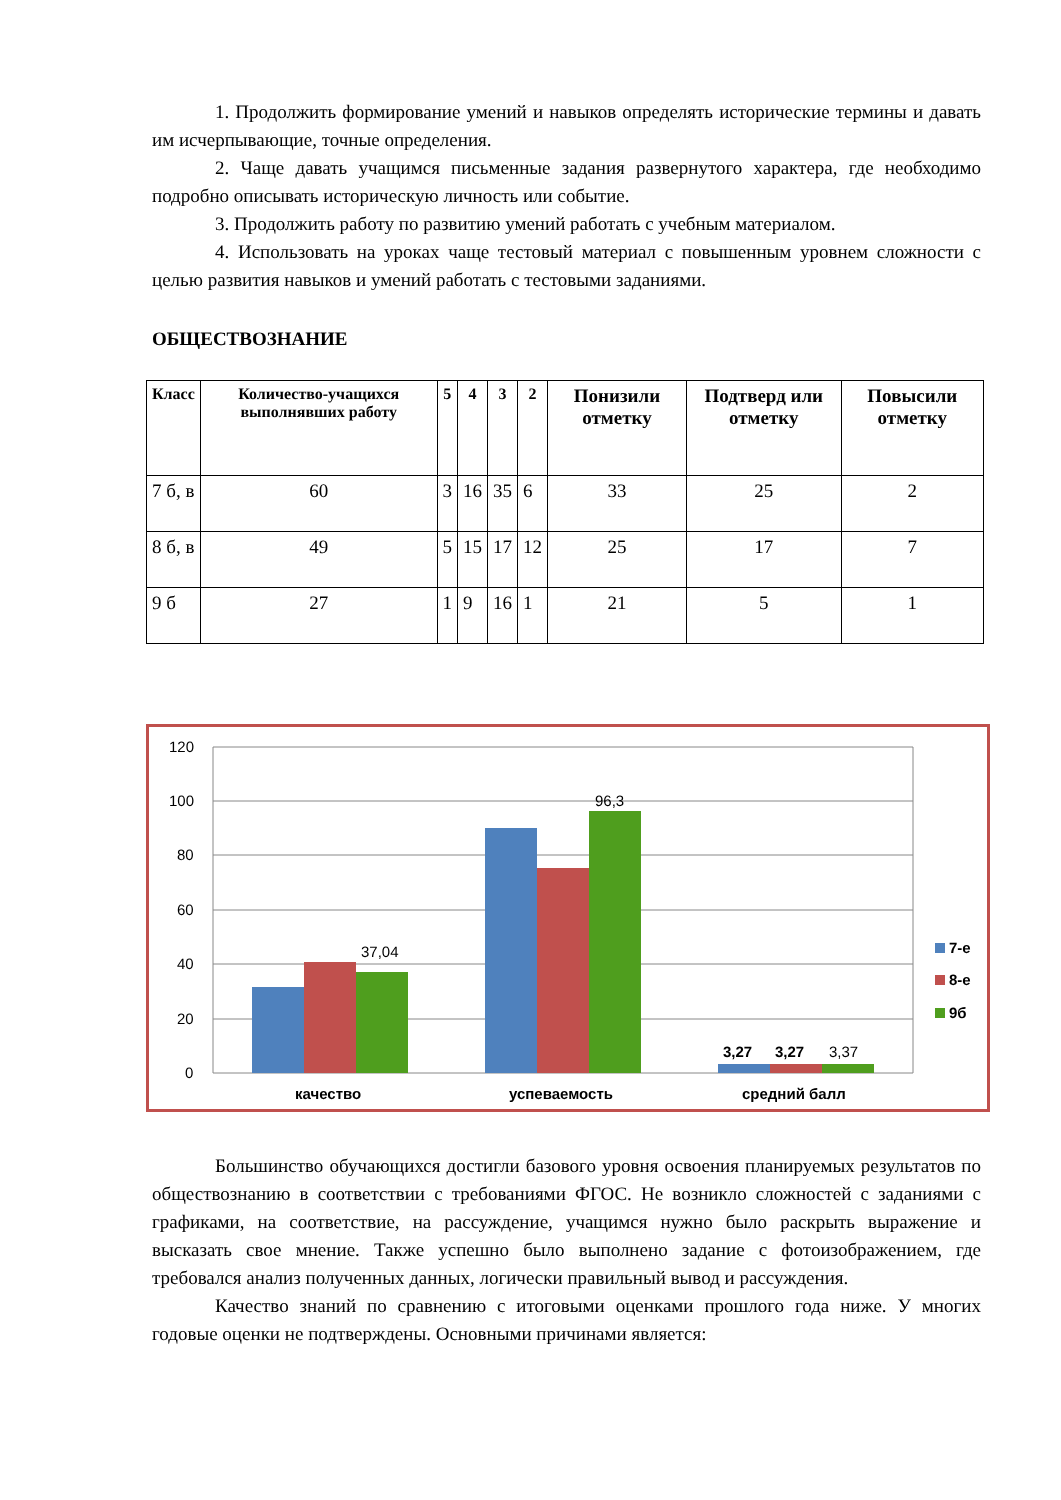1. Продолжить формирование умений и навыков определять исторические термины и давать им исчерпывающие, точные определения.
2. Чаще давать учащимся письменные задания развернутого характера, где необходимо подробно описывать историческую личность или событие.
3. Продолжить работу по развитию умений работать с учебным материалом.
4. Использовать на уроках чаще тестовый материал с повышенным уровнем сложности с целью развития навыков и умений работать с тестовыми заданиями.
ОБЩЕСТВОЗНАНИЕ
| Класс | Количество-учащихся выполнявших работу | 5 | 4 | 3 | 2 | Понизили отметку | Подтверд или отметку | Повысили отметку |
| --- | --- | --- | --- | --- | --- | --- | --- | --- |
| 7 б, в | 60 | 3 | 16 | 35 | 6 | 33 | 25 | 2 |
| 8 б, в | 49 | 5 | 15 | 17 | 12 | 25 | 17 | 7 |
| 9 б | 27 | 1 | 9 | 16 | 1 | 21 | 5 | 1 |
120
100
80
60
40
20
0
37,04
96,3
3,27
3,27
3,37
качество
успеваемость
средний балл
7-е
8-е
9б
Большинство обучающихся достигли базового уровня освоения планируемых результатов по обществознанию в соответствии с требованиями ФГОС. Не возникло сложностей с заданиями с графиками, на соответствие, на рассуждение, учащимся нужно было раскрыть выражение и высказать свое мнение. Также успешно было выполнено задание с фотоизображением, где требовался анализ полученных данных, логически правильный вывод и рассуждения.
Качество знаний по сравнению с итоговыми оценками прошлого года ниже. У многих годовые оценки не подтверждены. Основными причинами является: